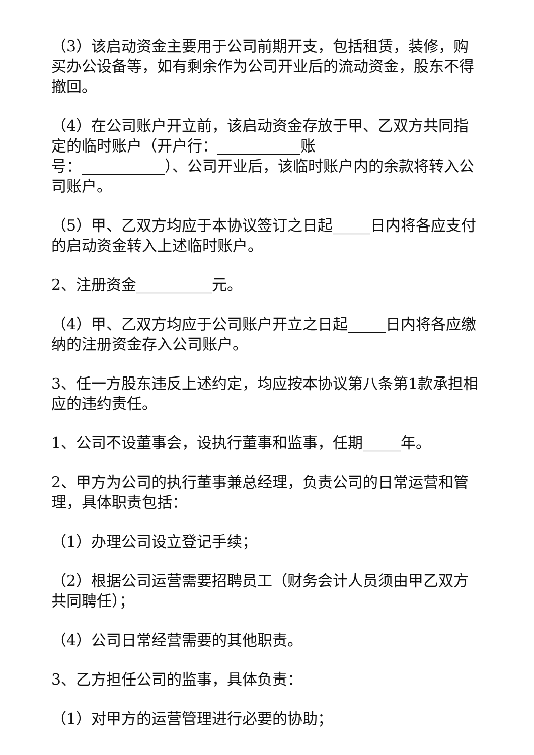（3）该启动资金主要用于公司前期开支，包括租赁，装修，购买办公设备等，如有剩余作为公司开业后的流动资金，股东不得撤回。
（4）在公司账户开立前，该启动资金存放于甲、乙双方共同指定的临时账户（开户行：___________账
号：___________）、公司开业后，该临时账户内的余款将转入公司账户。
（5）甲、乙双方均应于本协议签订之日起_____日内将各应支付的启动资金转入上述临时账户。
2、注册资金__________元。
（4）甲、乙双方均应于公司账户开立之日起_____日内将各应缴纳的注册资金存入公司账户。
3、任一方股东违反上述约定，均应按本协议第八条第1款承担相应的违约责任。
1、公司不设董事会，设执行董事和监事，任期_____年。
2、甲方为公司的执行董事兼总经理，负责公司的日常运营和管理，具体职责包括：
（1）办理公司设立登记手续；
（2）根据公司运营需要招聘员工（财务会计人员须由甲乙双方共同聘任）；
（4）公司日常经营需要的其他职责。
3、乙方担任公司的监事，具体负责：
（1）对甲方的运营管理进行必要的协助；